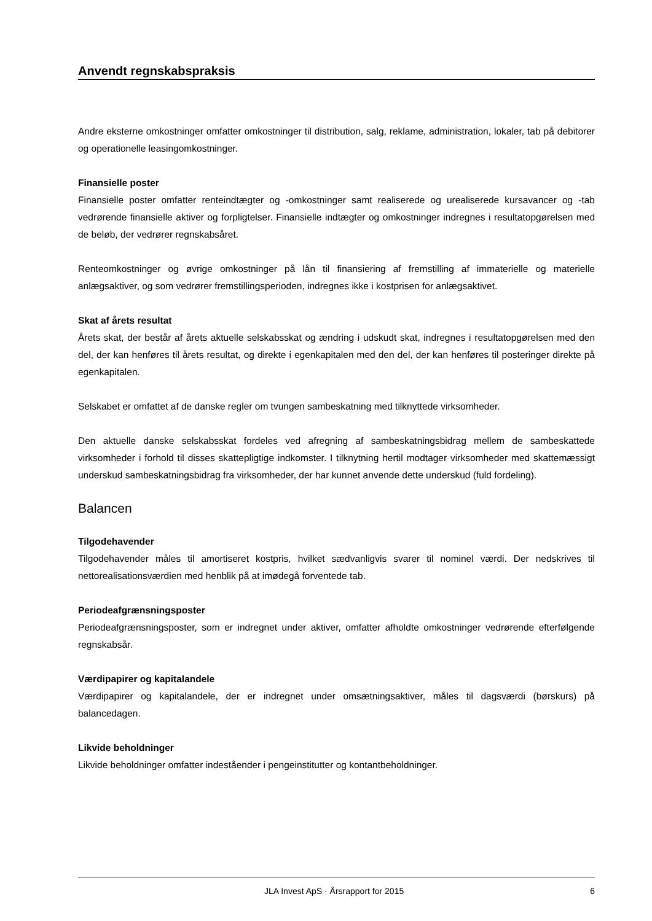Anvendt regnskabspraksis
Andre eksterne omkostninger omfatter omkostninger til distribution, salg, reklame, administration, lokaler, tab på debitorer og operationelle leasingomkostninger.
Finansielle poster
Finansielle poster omfatter renteindtægter og -omkostninger samt realiserede og urealiserede kursavancer og -tab vedrørende finansielle aktiver og forpligtelser. Finansielle indtægter og omkostninger indregnes i resultatopgørelsen med de beløb, der vedrører regnskabsåret.
Renteomkostninger og øvrige omkostninger på lån til finansiering af fremstilling af immaterielle og materielle anlægsaktiver, og som vedrører fremstillingsperioden, indregnes ikke i kostprisen for anlægsaktivet.
Skat af årets resultat
Årets skat, der består af årets aktuelle selskabsskat og ændring i udskudt skat, indregnes i resultatopgørelsen med den del, der kan henføres til årets resultat, og direkte i egenkapitalen med den del, der kan henføres til posteringer direkte på egenkapitalen.
Selskabet er omfattet af de danske regler om tvungen sambeskatning med tilknyttede virksomheder.
Den aktuelle danske selskabsskat fordeles ved afregning af sambeskatningsbidrag mellem de sambeskattede virksomheder i forhold til disses skattepligtige indkomster. I tilknytning hertil modtager virksomheder med skattemæssigt underskud sambeskatningsbidrag fra virksomheder, der har kunnet anvende dette underskud (fuld fordeling).
Balancen
Tilgodehavender
Tilgodehavender måles til amortiseret kostpris, hvilket sædvanligvis svarer til nominel værdi. Der nedskrives til nettorealisationsværdien med henblik på at imødegå forventede tab.
Periodeafgrænsningsposter
Periodeafgrænsningsposter, som er indregnet under aktiver, omfatter afholdte omkostninger vedrørende efterfølgende regnskabsår.
Værdipapirer og kapitalandele
Værdipapirer og kapitalandele, der er indregnet under omsætningsaktiver, måles til dagsværdi (børskurs) på balancedagen.
Likvide beholdninger
Likvide beholdninger omfatter indeståender i pengeinstitutter og kontantbeholdninger.
JLA Invest ApS · Årsrapport for 2015 6